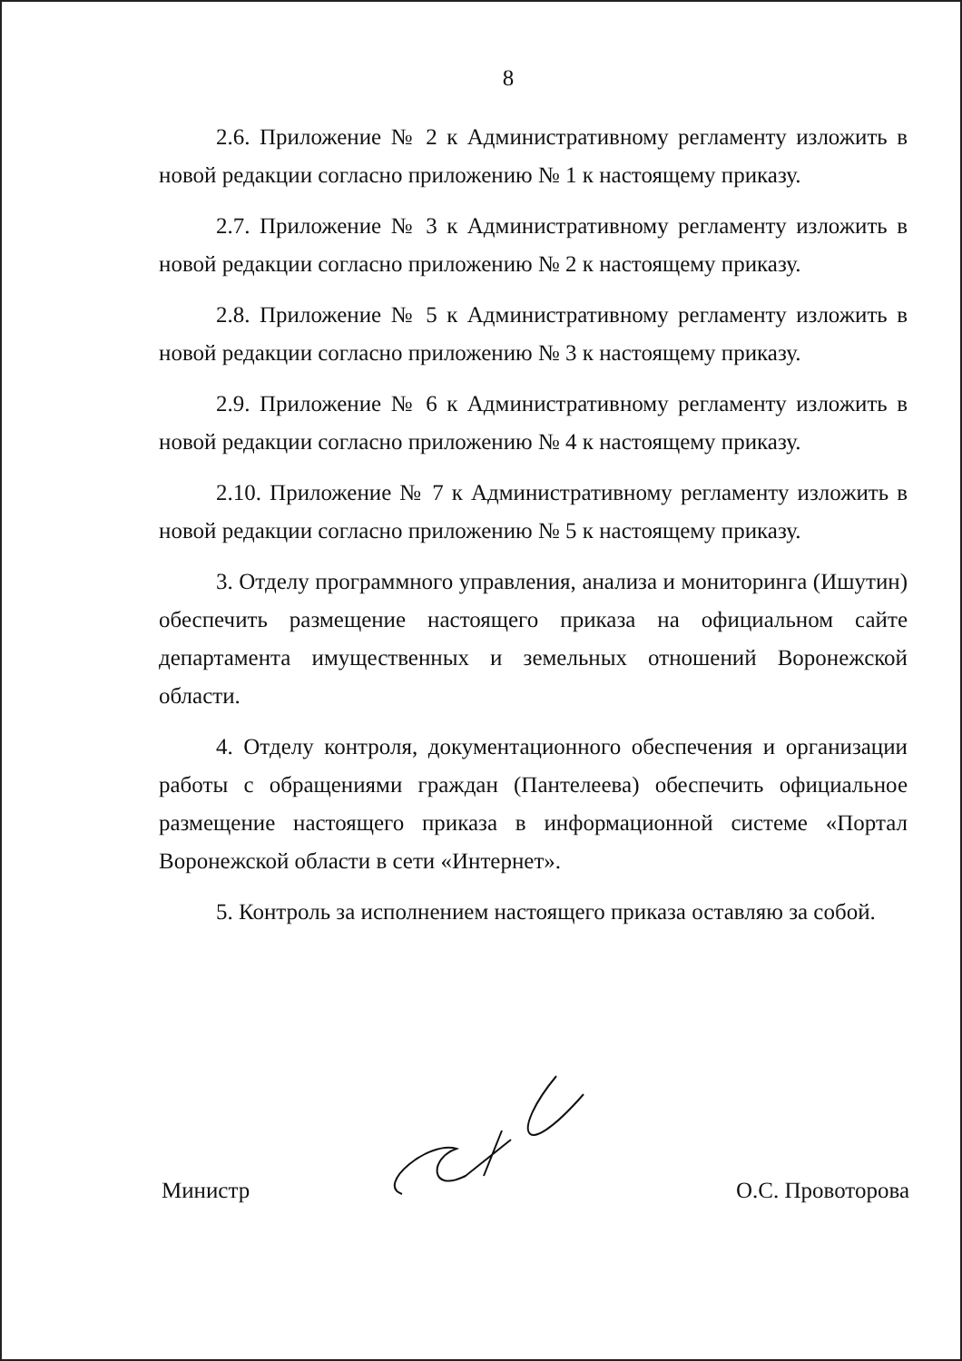8
2.6. Приложение № 2 к Административному регламенту изложить в новой редакции согласно приложению № 1 к настоящему приказу.
2.7. Приложение № 3 к Административному регламенту изложить в новой редакции согласно приложению № 2 к настоящему приказу.
2.8. Приложение № 5 к Административному регламенту изложить в новой редакции согласно приложению № 3 к настоящему приказу.
2.9. Приложение № 6 к Административному регламенту изложить в новой редакции согласно приложению № 4 к настоящему приказу.
2.10. Приложение № 7 к Административному регламенту изложить в новой редакции согласно приложению № 5 к настоящему приказу.
3. Отделу программного управления, анализа и мониторинга (Ишутин) обеспечить размещение настоящего приказа на официальном сайте департамента имущественных и земельных отношений Воронежской области.
4. Отделу контроля, документационного обеспечения и организации работы с обращениями граждан (Пантелеева) обеспечить официальное размещение настоящего приказа в информационной системе «Портал Воронежской области в сети «Интернет».
5. Контроль за исполнением настоящего приказа оставляю за собой.
Министр О.С. Провоторова